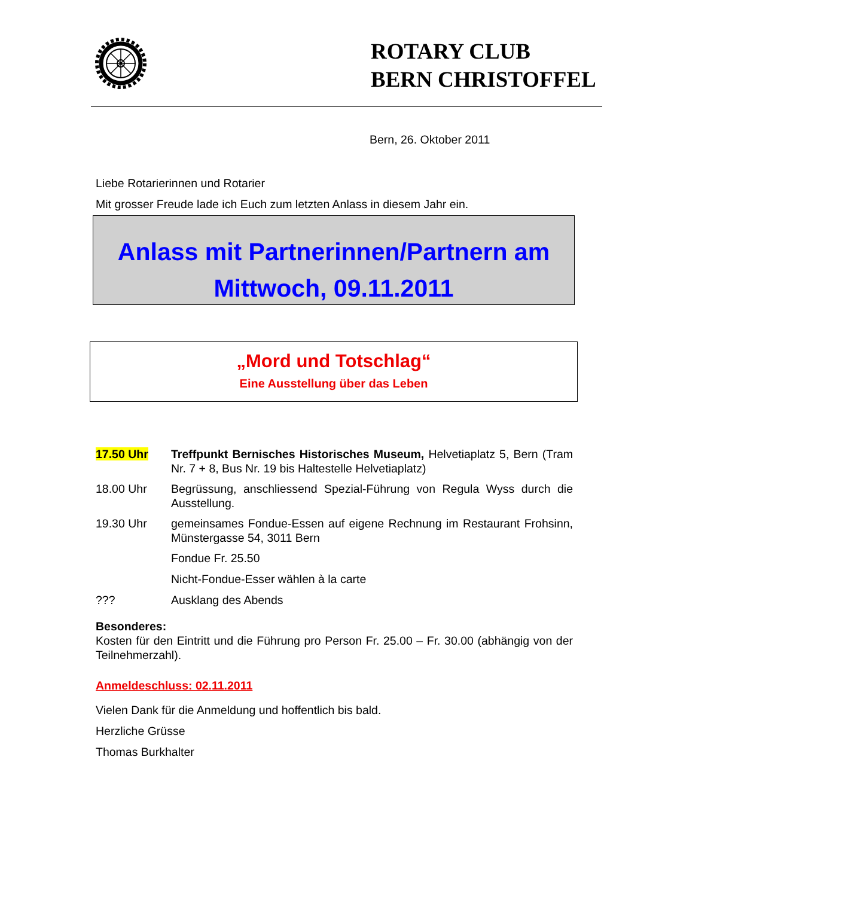ROTARY CLUB
BERN CHRISTOFFEL
Bern, 26. Oktober 2011
Liebe Rotarierinnen und Rotarier
Mit grosser Freude lade ich Euch zum letzten Anlass in diesem Jahr ein.
Anlass mit Partnerinnen/Partnern am
Mittwoch, 09.11.2011
„Mord und Totschlag“
Eine Ausstellung über das Leben
17.50 Uhr Treffpunkt Bernisches Historisches Museum, Helvetiaplatz 5, Bern (Tram Nr. 7 + 8, Bus Nr. 19 bis Haltestelle Helvetiaplatz)
18.00 Uhr Begrüssung, anschliessend Spezial-Führung von Regula Wyss durch die Ausstellung.
19.30 Uhr gemeinsames Fondue-Essen auf eigene Rechnung im Restaurant Frohsinn, Münstergasse 54, 3011 Bern
Fondue Fr. 25.50
Nicht-Fondue-Esser wählen à la carte
??? Ausklang des Abends
Besonderes:
Kosten für den Eintritt und die Führung pro Person Fr. 25.00 – Fr. 30.00 (abhängig von der Teilnehmerzahl).
Anmeldeschluss: 02.11.2011
Vielen Dank für die Anmeldung und hoffentlich bis bald.
Herzliche Grüsse
Thomas Burkhalter